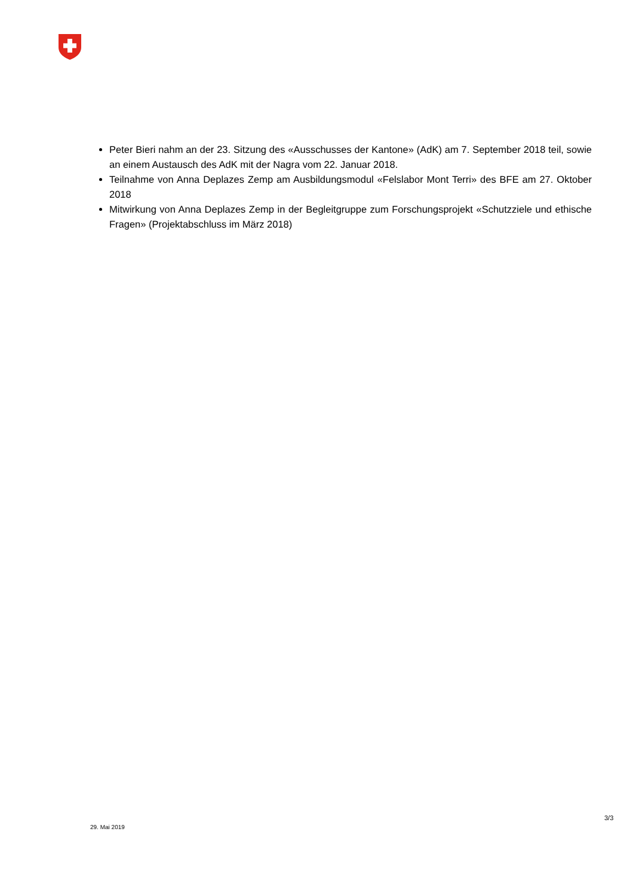Peter Bieri nahm an der 23. Sitzung des «Ausschusses der Kantone» (AdK) am 7. September 2018 teil, sowie an einem Austausch des AdK mit der Nagra vom 22. Januar 2018.
Teilnahme von Anna Deplazes Zemp am Ausbildungsmodul «Felslabor Mont Terri» des BFE am 27. Oktober 2018
Mitwirkung von Anna Deplazes Zemp in der Begleitgruppe zum Forschungsprojekt «Schutzziele und ethische Fragen» (Projektabschluss im März 2018)
3/3
29. Mai 2019